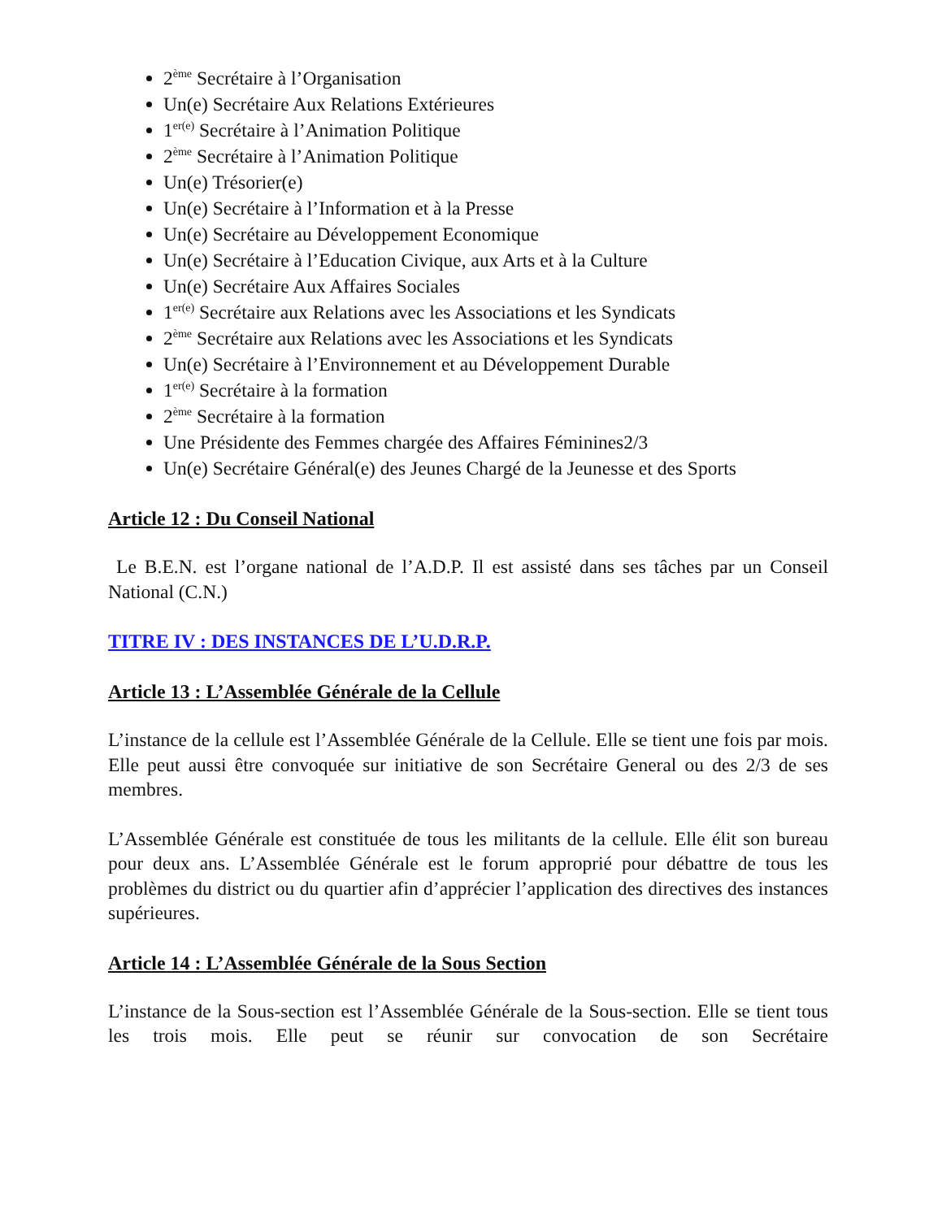2<sup>ème</sup> Secrétaire à l’Organisation
Un(e) Secrétaire Aux Relations Extérieures
1<sup>er(e)</sup> Secrétaire à l’Animation Politique
2<sup>ème</sup> Secrétaire à l’Animation Politique
Un(e) Trésorier(e)
Un(e) Secrétaire à l’Information et à la Presse
Un(e) Secrétaire au Développement Economique
Un(e) Secrétaire à l’Education Civique, aux Arts et à la Culture
Un(e) Secrétaire Aux Affaires Sociales
1<sup>er(e)</sup> Secrétaire aux Relations avec les Associations et les Syndicats
2<sup>ème</sup> Secrétaire aux Relations avec les Associations et les Syndicats
Un(e) Secrétaire à l’Environnement et au Développement Durable
1<sup>er(e)</sup> Secrétaire à la formation
2<sup>ème</sup> Secrétaire à la formation
Une Présidente des Femmes chargée des Affaires Féminines2/3
Un(e) Secrétaire Général(e) des Jeunes Chargé de la Jeunesse et des Sports
Article 12 : Du Conseil National
Le B.E.N. est l’organe national de l’A.D.P. Il est assisté dans ses tâches par un Conseil National (C.N.)
TITRE IV : DES INSTANCES DE L’U.D.R.P.
Article 13 : L’Assemblée Générale de la Cellule
L’instance de la cellule est l’Assemblée Générale de la Cellule. Elle se tient une fois par mois. Elle peut aussi être convoquée sur initiative de son Secrétaire General ou des 2/3 de ses membres.
L’Assemblée Générale est constituée de tous les militants de la cellule. Elle élit son bureau pour deux ans. L’Assemblée Générale est le forum approprié pour débattre de tous les problèmes du district ou du quartier afin d’apprécier l’application des directives des instances supérieures.
Article 14 : L’Assemblée Générale de la Sous Section
L’instance de la Sous-section est l’Assemblée Générale de la Sous-section. Elle se tient tous les trois mois. Elle peut se réunir sur convocation de son Secrétaire